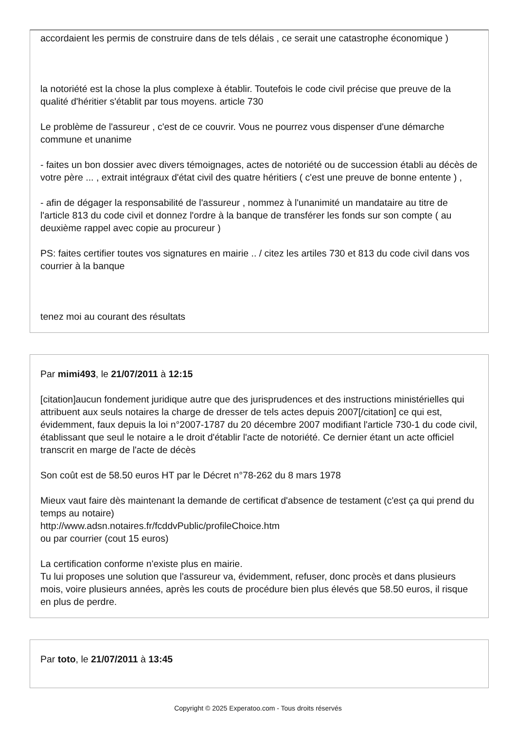accordaient les permis de construire dans de tels délais , ce serait une catastrophe économique )
la notoriété est la chose la plus complexe à établir. Toutefois le code civil précise que preuve de la qualité d'héritier s'établit par tous moyens. article 730
Le problème de l'assureur , c'est de ce couvrir. Vous ne pourrez vous dispenser d'une démarche commune et unanime
- faites un bon dossier avec divers témoignages, actes de notoriété ou de succession établi au décès de votre père ... , extrait intégraux d'état civil des quatre héritiers ( c'est une preuve de bonne entente ) ,
- afin de dégager la responsabilité de l'assureur , nommez à l'unanimité un mandataire au titre de l'article 813 du code civil et donnez l'ordre à la banque de transférer les fonds sur son compte ( au deuxième rappel avec copie au procureur )
PS: faites certifier toutes vos signatures en mairie .. / citez les artiles 730 et 813 du code civil dans vos courrier à la banque
tenez moi au courant des résultats
Par mimi493, le 21/07/2011 à 12:15
[citation]aucun fondement juridique autre que des jurisprudences et des instructions ministérielles qui attribuent aux seuls notaires la charge de dresser de tels actes depuis 2007[/citation] ce qui est, évidemment, faux depuis la loi n°2007-1787 du 20 décembre 2007 modifiant l'article 730-1 du code civil, établissant que seul le notaire a le droit d'établir l'acte de notoriété. Ce dernier étant un acte officiel transcrit en marge de l'acte de décès
Son coût est de 58.50 euros HT par le Décret n°78-262 du 8 mars 1978
Mieux vaut faire dès maintenant la demande de certificat d'absence de testament (c'est ça qui prend du temps au notaire)
http://www.adsn.notaires.fr/fcddvPublic/profileChoice.htm
ou par courrier (cout 15 euros)
La certification conforme n'existe plus en mairie.
Tu lui proposes une solution que l'assureur va, évidemment, refuser, donc procès et dans plusieurs mois, voire plusieurs années, après les couts de procédure bien plus élevés que 58.50 euros, il risque en plus de perdre.
Par toto, le 21/07/2011 à 13:45
Copyright © 2025 Experatoo.com - Tous droits réservés